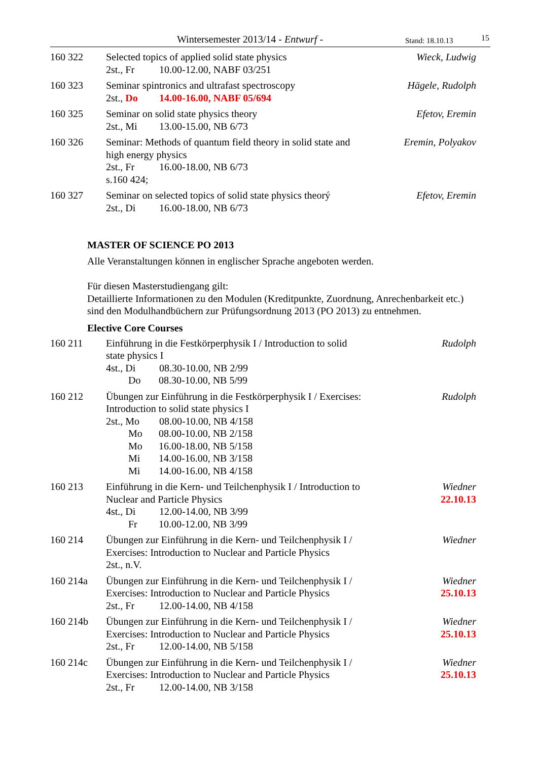Wintersemester 2013/14 - Entwurf - Stand: 18.10.13 15
160 322 Selected topics of applied solid state physics
2st., Fr 10.00-12.00, NABF 03/251
Wieck, Ludwig
160 323 Seminar spintronics and ultrafast spectroscopy
2st., Do 14.00-16.00, NABF 05/694
Hägele, Rudolph
160 325 Seminar on solid state physics theory
2st., Mi 13.00-15.00, NB 6/73
Efetov, Eremin
160 326 Seminar: Methods of quantum field theory in solid state and high energy physics
2st., Fr 16.00-18.00, NB 6/73
s.160 424;
Eremin, Polyakov
160 327 Seminar on selected topics of solid state physics theorý
2st., Di 16.00-18.00, NB 6/73
Efetov, Eremin
MASTER OF SCIENCE PO 2013
Alle Veranstaltungen können in englischer Sprache angeboten werden.
Für diesen Masterstudiengang gilt:
Detaillierte Informationen zu den Modulen (Kreditpunkte, Zuordnung, Anrechenbarkeit etc.) sind den Modulhandbüchern zur Prüfungsordnung 2013 (PO 2013) zu entnehmen.
Elective Core Courses
160 211 Einführung in die Festkörperphysik I / Introduction to solid state physics I
4st., Di 08.30-10.00, NB 2/99
Do 08.30-10.00, NB 5/99
Rudolph
160 212 Übungen zur Einführung in die Festkörperphysik I / Exercises: Introduction to solid state physics I
2st., Mo 08.00-10.00, NB 4/158
Mo 08.00-10.00, NB 2/158
Mo 16.00-18.00, NB 5/158
Mi 14.00-16.00, NB 3/158
Mi 14.00-16.00, NB 4/158
Rudolph
160 213 Einführung in die Kern- und Teilchenphysik I / Introduction to Nuclear and Particle Physics
4st., Di 12.00-14.00, NB 3/99
Fr 10.00-12.00, NB 3/99
Wiedner
22.10.13
160 214 Übungen zur Einführung in die Kern- und Teilchenphysik I / Exercises: Introduction to Nuclear and Particle Physics
2st., n.V.
Wiedner
160 214a Übungen zur Einführung in die Kern- und Teilchenphysik I / Exercises: Introduction to Nuclear and Particle Physics
2st., Fr 12.00-14.00, NB 4/158
Wiedner
25.10.13
160 214b Übungen zur Einführung in die Kern- und Teilchenphysik I / Exercises: Introduction to Nuclear and Particle Physics
2st., Fr 12.00-14.00, NB 5/158
Wiedner
25.10.13
160 214c Übungen zur Einführung in die Kern- und Teilchenphysik I / Exercises: Introduction to Nuclear and Particle Physics
2st., Fr 12.00-14.00, NB 3/158
Wiedner
25.10.13